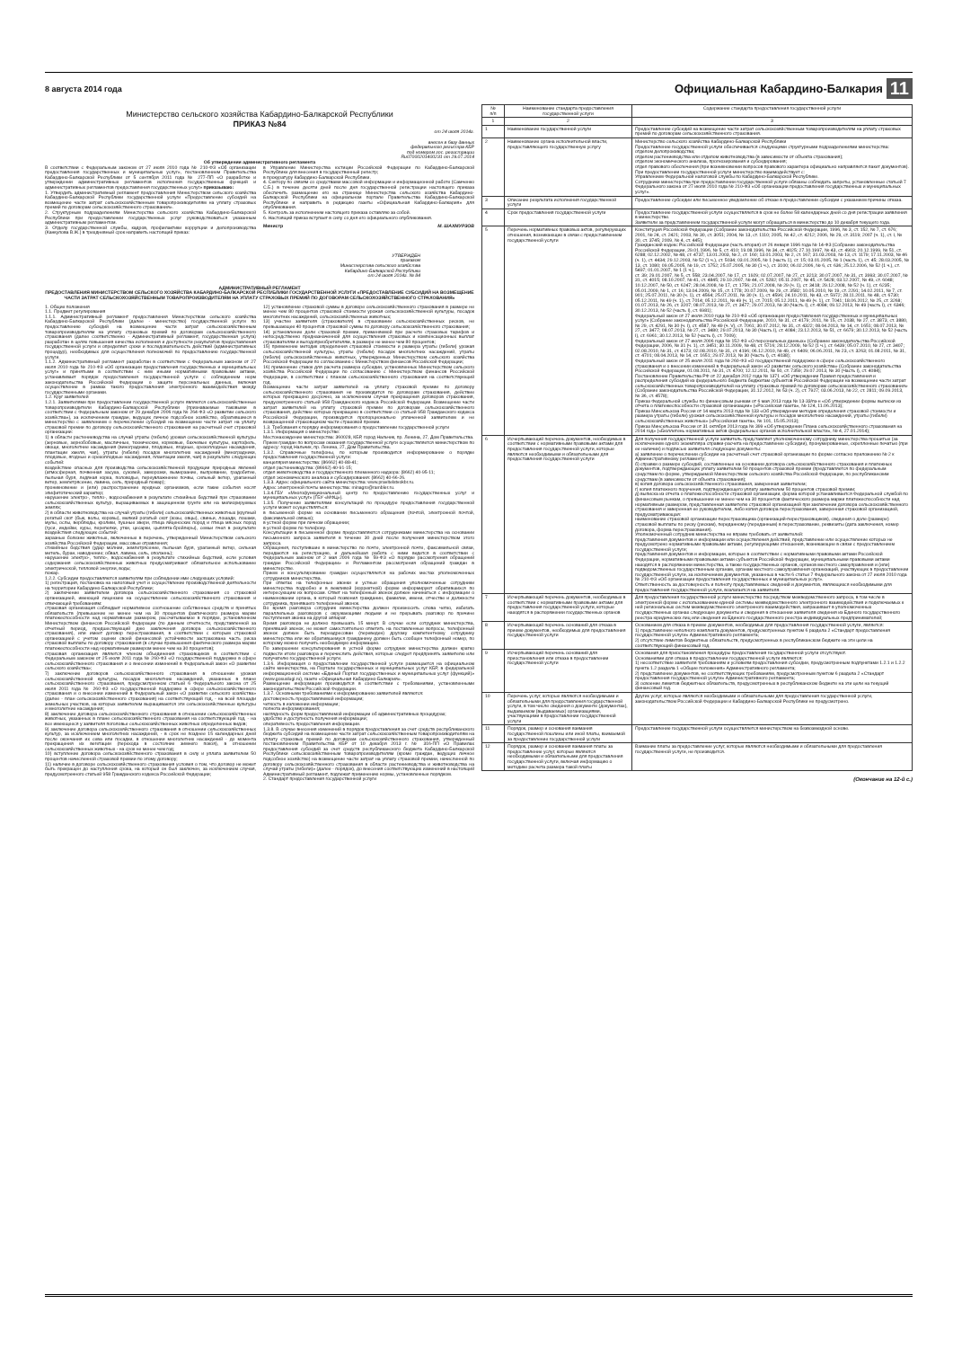8 августа 2014 года Официальная Кабардино-Балкария 11
Министерство сельского хозяйства Кабардино-Балкарской Республики
ПРИКАЗ №84
от 24 июля 2014г.
внесен в базу данных
федерального регистра КБР
под номером гос. регистрации
Ru07000201400231 от 29.07.2014
Об утверждении административного регламента
В соответствии с Федеральным законом от 27 июля 2010 года № 210-ФЗ «Об организации предоставления государственных и муниципальных услуг», постановлением Правительства Кабардино-Балкарской Республики от 5 сентября 2011 года № 277-ПП «О разработке и утверждении административных регламентов исполнения государственных функций и административных регламентов предоставления государственных услуг» приказываю:
1. Утвердить административный регламент предоставления Министерством сельского хозяйства Кабардино-Балкарской Республики государственной услуги «Предоставление субсидий на возмещение части затрат сельскохозяйственным товаропроизводителям на уплату страховых премий по договорам сельскохозяйственного страхования».
2. Структурным подразделениям Министерства сельского хозяйства Кабардино-Балкарской Республики при предоставлении государственных услуг руководствоваться указанным административным регламентом.
3. Отделу государственной службы, кадров, профилактики коррупции и делопроизводства (Канкулова В.Ж.) в трехдневный срок направить настоящий приказ:
в Управление Министерства юстиции Российской Федерации по Кабардино-Балкарской Республике для внесения в государственный регистр;
в прокуратуру Кабардино-Балкарской Республики.
4. Сектору по связям со средствами массовой информации и информационной работе (Самченко С.Б.) в течение десяти дней после дня государственной регистрации настоящего приказа обеспечить размещение его на странице Министерства сельского хозяйства Кабардино-Балкарской Республики на официальном портале Правительства Кабардино-Балкарской Республики и направить в редакцию газеты «Официальная Кабардино-Балкария» для опубликования.
5. Контроль за исполнением настоящего приказа оставляю за собой.
6. Настоящий приказ вступает в силу со дня его официального опубликования.
Министр М. ШАХМУРЗОВ
УТВЕРЖДЕН
приказом
Министерства сельского хозяйства
Кабардино-Балкарской Республики
от 24 июля 2014г. № 84
АДМИНИСТРАТИВНЫЙ РЕГЛАМЕНТ
ПРЕДОСТАВЛЕНИЯ МИНИСТЕРСТВОМ СЕЛЬСКОГО ХОЗЯЙСТВА КАБАРДИНО-БАЛКАРСКОЙ РЕСПУБЛИКИ ГОСУДАРСТВЕННОЙ УСЛУГИ «ПРЕДОСТАВЛЕНИЕ СУБСИДИЙ НА ВОЗМЕЩЕНИЕ ЧАСТИ ЗАТРАТ СЕЛЬСКОХОЗЯЙСТВЕННЫМ ТОВАРОПРОИЗВОДИТЕЛЯМ НА УПЛАТУ СТРАХОВЫХ ПРЕМИЙ ПО ДОГОВОРАМ СЕЛЬСКОХОЗЯЙСТВЕННОГО СТРАХОВАНИЯ»
1. Общие положения
1.1. Предмет регулирования
1.1.1. Административный регламент предоставления Министерством сельского хозяйства Кабардино-Балкарской Республики (далее - министерство) государственной услуги по предоставлению субсидий на возмещение части затрат сельскохозяйственным товаропроизводителям на уплату страховых премий по договорам сельскохозяйственного страхования (далее соответственно - Административный регламент, государственная услуга) разработан в целях повышения качества исполнения и доступности результатов предоставления государственной услуги и определяет сроки и последовательность действий (административных процедур), необходимых для осуществления полномочий по предоставлению государственной услуги.
1.1.2. Административный регламент разработан в соответствии с Федеральным законом от 27 июля 2010 года № 210-ФЗ «Об организации предоставления государственных и муниципальных услуг» и принятыми в соответствии с ним иными нормативными правовыми актами, устанавливает порядок предоставления государственной услуги с соблюдением норм законодательства Российской Федерации о защите персональных данных, включая осуществление в рамках такого предоставления электронного взаимодействия между государственными органами.
1.2. Круг заявителей
1.2.1. Заявителями при предоставлении государственной услуги являются сельскохозяйственные товаропроизводители Кабардино-Балкарской Республики (признаваемые таковыми в соответствии с Федеральным законом от 29 декабря 2006 года № 264-ФЗ «О развитии сельского хозяйства»), за исключением граждан, ведущих личное подсобное хозяйство, обратившиеся в министерство с заявлением о перечислении субсидий на возмещение части затрат на уплату страховой премии по договору сельскохозяйственного страхования на расчетный счет страховой организации:
1) в области растениеводства на случай утраты (гибели) урожая сельскохозяйственной культуры (зерновые, зернобобовые, масличные, технические, кормовые, бахчевые культуры, картофель, овощи, многолетние насаждения (виноградники, плодовые, ягодные, орехоплодные насаждения, плантации хмеля, чая), утраты (гибели) посадок многолетних насаждений (виноградники, плодовые, ягодные и орехоплодные насаждения, плантации хмеля, чая) в результате следующих событий:
воздействие опасных для производства сельскохозяйственной продукции природных явлений (атмосферная, почвенная засуха, суховей, заморозки, вымерзание, выпревание, градобитие, пыльная буря, ледяная корка, половодье, переувлажнение почвы, сильный ветер, ураганный ветер, землетрясение, лавина, сель, природный пожар);
проникновение и (или) распространение вредных организмов, если такие события носят эпифитотический характер;
нарушение электро-, тепло-, водоснабжения в результате стихийных бедствий при страховании сельскохозяйственных культур, выращиваемых в защищенном грунте или на мелиорируемых землях;
2) в области животноводства на случай утраты (гибели) сельскохозяйственных животных (крупный рогатый скот (бык, волы, коровы), мелкий рогатый скот (козы, овцы), свиньи, лошади, лошаки, мулы, ослы, верблюды, кролики, пушные звери, птица яйценоских пород и птица мясных пород (гуси, индейки, куры, перепелки, утки, цесарки, цыплята-бройлеры), семьи пчел в результате воздействия следующих событий:
заразные болезни животных, включенные в перечень, утвержденный Министерством сельского хозяйства Российской Федерации, массовые отравления;
стихийные бедствия (удар молнии, землетрясение, пыльная буря, ураганный ветер, сильная метель, буран, наводнение; обвал, лавина, сель, оползень);
нарушение электро-, тепло-, водоснабжения в результате стихийных бедствий, если условия содержания сельскохозяйственных животных предусматривают обязательное использование электрической, тепловой энергии, воды;
пожар.
1.2.2. Субсидии предоставляются заявителям при соблюдении ими следующих условий:
1) регистрация, постановка на налоговый учет и осуществление производственной деятельности на территории Кабардино-Балкарской Республики;
2) заключение заявителем договора сельскохозяйственного страхования со страховой организацией, имеющей лицензию на осуществление сельскохозяйственного страхования и отвечающей требованиям:
страховая организация соблюдает нормативное соотношение собственных средств и принятых обязательств (превышение не менее чем на 30 процентов фактического размера маржи платежеспособности над нормативным размером, рассчитываемое в порядке, установленном Министерством финансов Российской Федерации (по данным отчетности, представленной за отчетный период, предшествующий дню заключения договора сельскохозяйственного страхования), или имеет договор перестрахования, в соответствии с которым страховой организацией с учетом оценки своей финансовой устойчивости застрахована часть риска страховой выплаты по договору страхования (в случае превышения фактического размера маржи платежеспособности над нормативным размером менее чем на 30 процентов);
страховая организация является членом объединения страховщиков в соответствии с Федеральным законом от 25 июля 2011 года № 260-ФЗ «О государственной поддержке в сфере сельскохозяйственного страхования и о внесении изменений в Федеральный закон «О развитии сельского хозяйства»;
7) заключение договоров сельскохозяйственного страхования в отношении урожая сельскохозяйственной культуры, посадок многолетних насаждений, указанных в плане сельскохозяйственного страхования, предусмотренном статьей 6 Федерального закона от 25 июля 2011 года № 260-ФЗ «О государственной поддержке в сфере сельскохозяйственного страхования и о внесении изменений в Федеральный закон «О развитии сельского хозяйства» (далее - план сельскохозяйственного страхования) на соответствующий год, - на всей площади земельных участков, на которых заявителем выращиваются эти сельскохозяйственные культуры и многолетние насаждения;
8) заключение договора сельскохозяйственного страхования в отношении сельскохозяйственных животных, указанных в плане сельскохозяйственного страхования на соответствующий год, - на все имеющееся у заявителя поголовье сельскохозяйственных животных определенных видов;
9) заключение договора сельскохозяйственного страхования в отношении сельскохозяйственных культур, за исключением многолетних насаждений, - в срок не позднее 15 календарных дней после окончания их сева или посадки, в отношении многолетних насаждений - до момента прекращения их вегетации (перехода в состояние зимнего покоя), в отношении сельскохозяйственных животных - на срок не менее чем год;
10) вступление договора сельскохозяйственного страхования в силу и уплата заявителем 50 процентов начисленной страховой премии по этому договору;
11) наличие в договоре сельскохозяйственного страхования условия о том, что договор не может быть прекращен до наступления срока, на который он был заключен, за исключением случая, предусмотренного статьей 958 Гражданского кодекса Российской Федерации;
12) установление страховой суммы в договоре сельскохозяйственного страхования в размере не менее чем 80 процентов страховой стоимости урожая сельскохозяйственной культуры, посадок многолетних насаждений, сельскохозяйственных животных;
13) участие заявителя (страхователя) в страховании сельскохозяйственных рисков, не превышающее 40 процентов страховой суммы по договору сельскохозяйственного страхования;
14) установление доли страховой премии, применяемой при расчете страховых тарифов и непосредственно предназначенной для осуществления страховых и компенсационных выплат страхователям и выгодоприобретателям, в размере не менее чем 80 процентов;
15) применение методик определения страховой стоимости и размера утраты (гибели) урожая сельскохозяйственной культуры, утраты (гибели) посадок многолетних насаждений, утраты (гибели) сельскохозяйственных животных, утвержденных Министерством сельского хозяйства Российской Федерации по согласованию с Министерством финансов Российской Федерации;
16) применение ставок для расчета размера субсидии, установленных Министерством сельского хозяйства Российской Федерации по согласованию с Министерством финансов Российской Федерации, в соответствии с планом сельскохозяйственного страхования на соответствующий год.
Возмещение части затрат заявителей на уплату страховой премии по договору сельскохозяйственного страхования не производится по договорам страхования, действие которых прекращено досрочно, за исключением случая прекращения договоров страхования, предусмотренного статьей 958 Гражданского кодекса Российской Федерации. Возмещение части затрат заявителей на уплату страховой премии по договорам сельскохозяйственного страхования, действие которых прекращено в соответствии со статьей 958 Гражданского кодекса Российской Федерации, производится пропорционально уплаченной заявителем и не возвращенной страховщиком части страховой премии.
1.3. Требования к порядку информирования о предоставлении государственной услуги
1.3.1. Информация о министерстве:
Местонахождение министерства: 360028, КБР, город Нальчик, пр. Ленина, 27, Дом Правительства.
Прием граждан по вопросам оказания государственной услуги осуществляется министерством по адресу: город Нальчик, пр. Ленина, 27, Дом Правительства.
1.3.2. Справочные телефоны, по которым производится информирование о порядке предоставления государственной услуги:
канцелярия министерства: (86662) 40-88-41;
отдел растениеводства: (86662) 40-91-15;
отдел животноводства и государственного племенного надзора: (8662) 40-95-11;
отдел экономического анализа и субсидирования: (8662) 40-66-26.
1.3.3. Адрес официального сайта министерства: www.pravitelstvokbr.ru.
Адрес электронной почты министерства: minagro@rambler.ru.
1.3.4.ГБУ «Многофункциональный центр по предоставлению государственных услуг и муниципальных услуг» (ГБУ «МФЦ»).
1.3.5. Получение заявителями консультаций по процедуре предоставления государственной услуги может осуществляться:
в письменной форме на основании письменного обращения (почтой, электронной почтой, факсимильной связью);
в устной форме при личном обращении;
в устной форме по телефону.
Консультации в письменной форме предоставляются сотрудниками министерства на основании письменного запроса заявителя в течение 30 дней после получения министерством этого запроса.
Обращения, поступившие в министерство по почте, электронной почте, факсимильной связи, передаются на регистрацию, и дальнейшая работа с ними ведется в соответствии с Федеральным законом от 2 мая 2006 года № 59-ФЗ «О порядке рассмотрения обращений граждан Российской Федерации» и Регламентом рассмотрения обращений граждан в министерстве.
Прием и консультирование граждан осуществляется на рабочих местах уполномоченных сотрудников министерства.
При ответах на телефонные звонки и устные обращения уполномоченные сотрудники министерства подробно и в вежливой (корректной) форме информируют обратившихся по интересующим их вопросам. Ответ на телефонный звонок должен начинаться с информации о наименовании органа, в который позвонил гражданин, фамилии, имени, отчестве и должности сотрудника, принявшего телефонный звонок.
Во время разговора сотрудник министерства должен произносить слова четко, избегать параллельных разговоров с окружающими людьми и не прерывать разговор по причине поступления звонка на другой аппарат.
Время разговора не должно превышать 15 минут. В случае если сотрудник министерства, принявший звонок, не может самостоятельно ответить на поставленные вопросы, телефонный звонок должен быть переадресован (переведен) другому компетентному сотруднику министерства или же обратившемуся гражданину должен быть сообщен телефонный номер, по которому можно получить необходимую информацию.
По завершении консультирования в устной форме сотрудник министерства должен кратко подвести итоги разговора и перечислить действия, которые следует предпринять заявителю или получателю государственной услуги.
1.3.6. Информация о предоставлении государственной услуги размещается на официальном сайте министерства, на Портале государственных и муниципальных услуг КБР, в федеральной информационной системе «Единый Портал государственных и муниципальных услуг (функций)» (www.gosuslugi.ru), газете «Официальная Кабардино-Балкария».
Размещение информации производится в соответствии с требованиями, установленными законодательством Российской Федерации.
1.3.7. Основными требованиями к информированию заявителей являются:
достоверность предоставляемой информации;
четкость в изложении информации;
полнота информирования;
наглядность форм предоставляемой информации об административных процедурах;
удобство и доступность получения информации;
оперативность предоставления информации.
1.3.8. В случае внесения изменений в порядок предоставления за счет средств республиканского бюджета субсидий на возмещение части затрат сельскохозяйственным товаропроизводителям на уплату страховых премий по договорам сельскохозяйственного страхования, утвержденный постановлением Правительства КБР от 10 декабря 2013 г. № 316-ПП «О Правилах предоставления субсидий за счет средств республиканского бюджета Кабардино-Балкарской Республики сельскохозяйственным товаропроизводителям (кроме граждан, ведущих личное подсобное хозяйство) на возмещение части затрат на уплату страховой премии, начисленной по договору сельскохозяйственного страхования в области растениеводства и животноводства на случай утраты (гибели)» (далее - порядок), до внесения соответствующих изменений в настоящий Административный регламент, подлежат применению нормы, установленные порядком.
2. Стандарт предоставления государственной услуги
| № п/п | Наименование стандарта предоставления государственной услуги | Содержание стандарта предоставления государственной услуги |
| --- | --- | --- |
| 1 | 2 | 3 |
| 1 | Наименование государственной услуги | Предоставление субсидий на возмещение части затрат сельскохозяйственным товаропроизводителям на уплату страховых премий по договорам сельскохозяйственного страхования. |
| 2 | Наименование органа исполнительной власти, предоставляющего государственную услугу | Министерство сельского хозяйства Кабардино-Балкарской Республики Предоставление государственной услуги обеспечивается следующими структурными подразделениями министерства: отделом делопроизводства; отделом растениеводства или отделом животноводства (в зависимости от объекта страхования); отделом экономического анализа, прогнозирования и субсидирования; отдел правового обеспечения (при возникновении вопросов правового характера официально направляется пакет документов). При предоставлении государственной услуги министерство взаимодействует с: Управлением Федеральной налоговой службы по Кабардино-Балкарской Республике. Сотрудники министерства при предоставлении государственной услуги обязаны соблюдать запреты, установленные статьей 7 Федерального закона от 27 июля 2010 года № 210-ФЗ «Об организации предоставления государственных и муниципальных услуг». |
| 3 | Описание результата исполнения государственной услуги | Предоставление субсидии или письменное уведомление об отказе в предоставлении субсидии с указанием причины отказа. |
| 4 | Срок предоставления государственной услуги | Предоставление государственной услуги осуществляется в срок не более 58 календарных дней со дня регистрации заявления в министерстве. Заявители за представлением государственной услуги могут обращаться в министерство до 10 декабря текущего года. |
| 5 | Перечень нормативных правовых актов, регулирующих отношения, возникающие в связи с предоставлением государственной услуги | Конституция Российской Федерации (Собрание законодательства Российской Федерации, 1996, № 3, ст. 152, № 7, ст. 676; 2001, № 24, ст. 2421; 2003, № 30, ст. 3051; 2004, № 13, ст. 1110; 2005, № 42, ст. 4212; 2006, № 29, ст. 3119; 2007 (ч. 1), ст. I, № 30, ст. 3745; 2009, № 4, ст. 445); Гражданский кодекс Российской Федерации (часть вторая) от 26 января 1996 года № 14-ФЗ (Собрание законодательства Российской Федерации, 29.01.1996, № 5, ст. 410; 19.08.1996, № 34, ст. 4025; 27.10.1997, № 43, ст. 4903; 20.12.1999, № 51, ст. 6288; 02.12.2002, № 48, ст. 4737; 13.01.2003, № 2, ст. 160; 13.01.2003, № 2, ст. 167; 31.03.2003, № 13, ст. 1179; 17.11.2003, № 46 (ч. 1), ст. 4434; 29.12.2003, № 52 (1 ч.), ст. 5034; 03.01.2005, № 1 (часть 1), ст. 15; 03.01.2005, № 1 (часть 1), ст. 45; 28.03.2005, № 13, ст. 1080; 09.05.2005, № 19, ст. 1752; 25.07.2005, № 30 (1 ч.), ст. 3100; 06.02.2006, № 6, ст. 636; 25.12.2006, № 52 (1 ч.), ст. 5497; 01.01.2007, № 1 (1 ч.), ст. 39; 29.01.2007, № 5, ст. 558; 23.04.2007, № 17, ст. 1929; 02.07.2007, № 27, ст. 3213; 30.07.2007, № 31, ст. 3993; 30.07.2007, № 31, ст. 4015; 08.10.2007, № 41, ст. 4845; 29.10.2007, № 44, ст. 5282; 05.11.2007, № 45, ст. 5428; 03.12.2007, № 49, ст. 6048; 10.12.2007, № 50, ст. 6247; 28.04.2008, № 17, ст. 1756; 21.07.2008, № 29 (ч. 1), ст. 3418; 29.12.2008, № 52 (ч. 1), ст. 6235; 05.01.2009, № 1, ст. 16; 13.04.2009, № 15, ст. 1778; 20.07.2009, № 29, ст. 3582; 10.05.2010, № 19, ст. 2291; 14.02.2011, № 7, ст. 901; 25.07.2011, № 30 (ч. 1), ст. 4564; 25.07.2011, № 30 (ч. 1), ст. 4596; 24.10.2011, № 43, ст. 5972; 28.11.2011, № 48, ст. 6730; 05.12.2011, № 49 (ч. 1), ст. 7014; 05.12.2011, № 49 (ч. 1), ст. 7015; 05.12.2011, № 49 (ч. 1), ст. 7041; 18.06.2012, № 25, ст. 3268; 01.07.2013, № 26, ст. 3207; 08.07.2013, № 27, ст. 3477; 29.07.2013, № 30 (Часть I), ст. 4084; 09.12.2013, № 49 (часть I), ст. 6346; 30.12.2013, № 52 (часть I), ст. 6981); Федеральный закон от 27 июля 2010 года № 210-ФЗ «Об организации предоставления государственных и муниципальных услуг» (Собрание законодательства Российской Федерации, 2010, № 31, ст. 4179; 2011, № 15, ст. 2038, № 27, ст. 3873, ст. 3880, № 29, ст. 4291, № 30 (ч. I), ст. 4587, № 49 (ч. V), ст. 7061; 30.07.2012, № 31, ст. 4322; 08.04.2013, № 14, ст. 1651; 08.07.2013, № 27, ст. 3477; 08.07.2013, № 27, ст. 3480; 29.07.2013, № 30 (Часть I), ст. 4084; 23.12.2013, № 51, ст. 6679; 30.12.2013, № 52 (часть I), ст. 6961; 30.12.2013, № 52 (часть I), ст. 7009); Федеральный закон от 27 июля 2006 года № 152-ФЗ «О персональных данных» (Собрание законодательства Российской Федерации, 2006, № 31 (ч. 1), ст. 3451; 30.11.2009, № 48, ст. 5716; 28.12.2009, № 52 (1 ч.), ст. 6439; 05.07.2010, № 27, ст. 3407; 02.08.2010, № 31, ст. 4173; 02.08.2010, № 31, ст. 4196; 06.12.2010, № 49, ст. 6409; 06.06.2011, № 23, ст. 3263; 01.08.2011, № 31, ст. 4701; 08.04.2013, № 14, ст. 1651; 29.07.2013, № 30 (Часть I), ст. 4038); Федеральный закон от 25 июля 2011 года № 260-ФЗ «О государственной поддержке в сфере сельскохозяйственного страхования и о внесении изменений в Федеральный закон «О развитии сельского хозяйства» (Собрание законодательства Российской Федерации, 01.08.2011, № 31, ст. 4700; 12.12.2011, № 50, ст. 7359; 29.07.2013, № 30 (Часть I), ст. 4084); Постановление Правительства РФ от 22 декабря 2012 года № 1371 «Об утверждении Правил предоставления и распределения субсидий из федерального бюджета бюджетам субъектов Российской Федерации на возмещение части затрат сельскохозяйственных товаропроизводителей на уплату страховых премий по договорам сельскохозяйственного страхования» (Собрание законодательства Российской Федерации, 31.12.2012, № 53 (ч. 2), ст. 7927; 03.06.2013, № 22, ст. 2811; 09.09.2013, № 36, ст. 4578); Приказ Федеральной службы по финансовым рынкам от 6 мая 2013 года № 13-33/пз-н «Об утверждении формы выписки из отчета о платежеспособности страховой организации» («Российская газета», № 124, 11.06.2013); Приказ Минсельхоза России от 14 марта 2013 года № 133 «Об утверждении методик определения страховой стоимости и размера утраты (гибели) урожая сельскохозяйственной культуры и посадок многолетних насаждений, утраты (гибели) сельскохозяйственных животных» («Российская газета», № 101, 15.05.2013); Приказ Минсельхоза России от 31 октября 2013 года № 399 «Об утверждении Плана сельскохозяйственного страхования на 2014 год» («Бюллетень нормативных актов федеральных органов исполнительной власти», № 4, 27.01.2014); |
| 6 | Исчерпывающий перечень документов, необходимых в соответствии с нормативными правовыми актами для предоставления государственной услуги, которые являются необходимыми и обязательными для предоставления государственной услуги | Для получения государственной услуги заявитель представляет уполномоченному сотруднику министерства прошитые (за исключением одного экземпляра справки-расчета на предоставление субсидии), пронумерованные, скрепленные печатью (при ее наличии) и подписью заявителя следующие документы: а) заявление о перечислении субсидии на расчетный счет страховой организации по форме согласно приложению № 2 к Административному регламенту; б) справки о размере субсидий, составленные на основании договора сельскохозяйственного страхования и платежных документов, подтверждающих уплату заявителем 50 процентов страховой премии (представляется по федеральным средствам по форме, утверждаемой Министерством сельского хозяйства Российской Федерации, по республиканским средствам (в зависимости от объекта страхования); в) копия договора сельскохозяйственного страхования, заверенная заявителем; г) копия платежного поручения, подтверждающего уплату заявителем 50 процентов страховой премии; д) выписка из отчета о платежеспособности страховой организации, форма которой устанавливается Федеральной службой по финансовым рынкам, о превышении не менее чем на 30 процентов фактического размера маржи платежеспособности над нормативным размером, представленная заявителю страховой организацией при заключении договора сельскохозяйственного страхования и заверенная ее руководителем, либо копия договора перестрахования, заверенная страховой организацией, предусматривающая: наименование страховой организации-перестраховщика (организаций-перестраховщиков), сведения о доле (размере) страховой выплаты по риску (рискам), переданному (переданным) в перестрахование, реквизиты (дата заключения, номер договора, форма перестрахования). Уполномоченный сотрудник министерства не вправе требовать от заявителей: представления документов и информации или осуществления действий, представление или осуществление которых не предусмотрено нормативными правовыми актами, регулирующими отношения, возникающие в связи с предоставлением государственной услуги; представления документов и информации, которые в соответствии с нормативными правовыми актами Российской Федерации, нормативными правовыми актами субъектов Российской Федерации, муниципальными правовыми актами находятся в распоряжении министерства, а также государственных органов, органов местного самоуправления и (или) подведомственных государственным органам, органам местного самоуправления организаций, участвующих в предоставлении государственной услуги, за исключением документов, указанных в части 6 статьи 7 Федерального закона от 27 июля 2010 года № 210-ФЗ «Об организации предоставления государственных и муниципальных услуг». Ответственность за достоверность и полноту представляемых сведений и документов, являющихся необходимыми для предоставления государственной услуги, возлагается на заявителя. |
| 7 | Исчерпывающий перечень документов, необходимых в соответствии с нормативными правовыми актами для предоставления государственной услуги, которые находятся в распоряжении государственных органов | Для предоставления государственной услуги министерство посредством межведомственного запроса, в том числе в электронной форме с использованием единой системы межведомственного электронного взаимодействия и подключаемых к ней региональных систем межведомственного электронного взаимодействия, запрашивает в уполномоченных государственных органах следующие документы и сведения в отношении заявителя сведения из Единого государственного реестра юридических лиц или сведения из Единого государственного реестра индивидуальных предпринимателей; |
| 8 | Исчерпывающий перечень оснований для отказа в приеме документов, необходимых для предоставления государственной услуги | Основанием для отказа в приеме документов, необходимых для предоставления государственной услуги, является: 1) представление неполного комплекта документов, предусмотренных пунктом 6 раздела 2 «Стандарт предоставления государственной услуги» Административного регламента; 2) отсутствие лимитов бюджетных обязательств, предусмотренных в республиканском бюджете на эти цели на соответствующий финансовый год. |
| 9 | Исчерпывающий перечень оснований для приостановления или отказа в предоставлении государственной услуги | Основания для приостановления процедуры предоставления государственной услуги отсутствуют. Основаниями для отказа в предоставлении государственной услуги являются: 1) несоответствие заявителя требованиям и условиям предоставления субсидии, предусмотренным подпунктами 1.2.1 и 1.2.2 пункта 1.2 раздела 1 «Общие положения» Административного регламента; 2) представление документов, не соответствующих требованиям, предусмотренным пунктом 6 раздела 2 «Стандарт предоставления государственной услуги» Административного регламента; 3) освоение лимитов бюджетных обязательств, предусмотренных в республиканском бюджете на эти цели на текущий финансовый год. |
| 10 | Перечень услуг, которые являются необходимыми и обязательными для предоставления государственной услуги, в том числе сведения о документе (документах), выдаваемом (выдаваемых) организациями, участвующими в предоставлении государственной услуги | Других услуг, которые являются необходимыми и обязательными для предоставления государственной услуги, законодательством Российской Федерации и Кабардино-Балкарской Республики не предусмотрено. |
| 11 | Порядок, размер и основания взимания государственной пошлины или иной платы, взимаемой за предоставление государственной услуги | Предоставление государственной услуги осуществляется министерством на безвозмездной основе. |
| 12 | Порядок, размер и основания взимания платы за предоставление услуг, которые являются необходимыми и обязательными для предоставления государственной услуги, включая информацию о методике расчета размера такой платы | Взимание платы за предоставление услуг, которые являются необходимыми и обязательными для предоставления государственной услуги, не производится. |
(Окончание на 12-й с.)